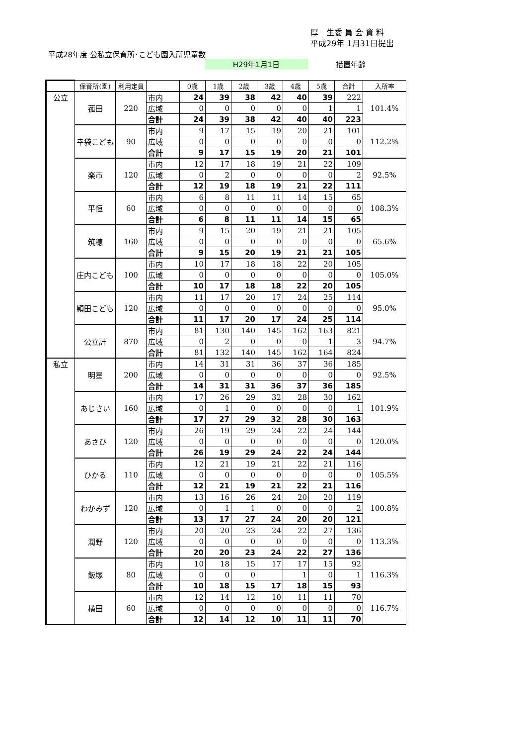厚　生委 員 会 資 料
平成29年 1月31日提出
平成28年度 公私立保育所･こども園入所児童数
H29年1月1日 措置年齢
| | 保育所(園) | 利用定員 | | 0歳 | 1歳 | 2歳 | 3歳 | 4歳 | 5歳 | 合計 | 入所率 |
| --- | --- | --- | --- | --- | --- | --- | --- | --- | --- | --- | --- |
| 公立 | 菰田 | 220 | 市内 | 24 | 39 | 38 | 42 | 40 | 39 | 222 | 101.4% |
| | | | 広域 | 0 | 0 | 0 | 0 | 0 | 1 | 1 | |
| | | | 合計 | 24 | 39 | 38 | 42 | 40 | 40 | 223 | |
| | 幸袋こども | 90 | 市内 | 9 | 17 | 15 | 19 | 20 | 21 | 101 | 112.2% |
| | | | 広域 | 0 | 0 | 0 | 0 | 0 | 0 | 0 | |
| | | | 合計 | 9 | 17 | 15 | 19 | 20 | 21 | 101 | |
| | 楽市 | 120 | 市内 | 12 | 17 | 18 | 19 | 21 | 22 | 109 | 92.5% |
| | | | 広域 | 0 | 2 | 0 | 0 | 0 | 0 | 2 | |
| | | | 合計 | 12 | 19 | 18 | 19 | 21 | 22 | 111 | |
| | 平恒 | 60 | 市内 | 6 | 8 | 11 | 11 | 14 | 15 | 65 | 108.3% |
| | | | 広域 | 0 | 0 | 0 | 0 | 0 | 0 | 0 | |
| | | | 合計 | 6 | 8 | 11 | 11 | 14 | 15 | 65 | |
| | 筑穂 | 160 | 市内 | 9 | 15 | 20 | 19 | 21 | 21 | 105 | 65.6% |
| | | | 広域 | 0 | 0 | 0 | 0 | 0 | 0 | 0 | |
| | | | 合計 | 9 | 15 | 20 | 19 | 21 | 21 | 105 | |
| | 庄内こども | 100 | 市内 | 10 | 17 | 18 | 18 | 22 | 20 | 105 | 105.0% |
| | | | 広域 | 0 | 0 | 0 | 0 | 0 | 0 | 0 | |
| | | | 合計 | 10 | 17 | 18 | 18 | 22 | 20 | 105 | |
| | 頴田こども | 120 | 市内 | 11 | 17 | 20 | 17 | 24 | 25 | 114 | 95.0% |
| | | | 広域 | 0 | 0 | 0 | 0 | 0 | 0 | 0 | |
| | | | 合計 | 11 | 17 | 20 | 17 | 24 | 25 | 114 | |
| | 公立計 | 870 | 市内 | 81 | 130 | 140 | 145 | 162 | 163 | 821 | 94.7% |
| | | | 広域 | 0 | 2 | 0 | 0 | 0 | 1 | 3 | |
| | | | 合計 | 81 | 132 | 140 | 145 | 162 | 164 | 824 | |
| 私立 | 明星 | 200 | 市内 | 14 | 31 | 31 | 36 | 37 | 36 | 185 | 92.5% |
| | | | 広域 | 0 | 0 | 0 | 0 | 0 | 0 | 0 | |
| | | | 合計 | 14 | 31 | 31 | 36 | 37 | 36 | 185 | |
| | あじさい | 160 | 市内 | 17 | 26 | 29 | 32 | 28 | 30 | 162 | 101.9% |
| | | | 広域 | 0 | 1 | 0 | 0 | 0 | 0 | 1 | |
| | | | 合計 | 17 | 27 | 29 | 32 | 28 | 30 | 163 | |
| | あさひ | 120 | 市内 | 26 | 19 | 29 | 24 | 22 | 24 | 144 | 120.0% |
| | | | 広域 | 0 | 0 | 0 | 0 | 0 | 0 | 0 | |
| | | | 合計 | 26 | 19 | 29 | 24 | 22 | 24 | 144 | |
| | ひかる | 110 | 市内 | 12 | 21 | 19 | 21 | 22 | 21 | 116 | 105.5% |
| | | | 広域 | 0 | 0 | 0 | 0 | 0 | 0 | 0 | |
| | | | 合計 | 12 | 21 | 19 | 21 | 22 | 21 | 116 | |
| | わかみず | 120 | 市内 | 13 | 16 | 26 | 24 | 20 | 20 | 119 | 100.8% |
| | | | 広域 | 0 | 1 | 1 | 0 | 0 | 0 | 2 | |
| | | | 合計 | 13 | 17 | 27 | 24 | 20 | 20 | 121 | |
| | 潤野 | 120 | 市内 | 20 | 20 | 23 | 24 | 22 | 27 | 136 | 113.3% |
| | | | 広域 | 0 | 0 | 0 | 0 | 0 | 0 | 0 | |
| | | | 合計 | 20 | 20 | 23 | 24 | 22 | 27 | 136 | |
| | 飯塚 | 80 | 市内 | 10 | 18 | 15 | 17 | 17 | 15 | 92 | 116.3% |
| | | | 広域 | 0 | 0 | 0 | | 1 | 0 | 1 | |
| | | | 合計 | 10 | 18 | 15 | 17 | 18 | 15 | 93 | |
| | 横田 | 60 | 市内 | 12 | 14 | 12 | 10 | 11 | 11 | 70 | 116.7% |
| | | | 広域 | 0 | 0 | 0 | 0 | 0 | 0 | 0 | |
| | | | 合計 | 12 | 14 | 12 | 10 | 11 | 11 | 70 | |